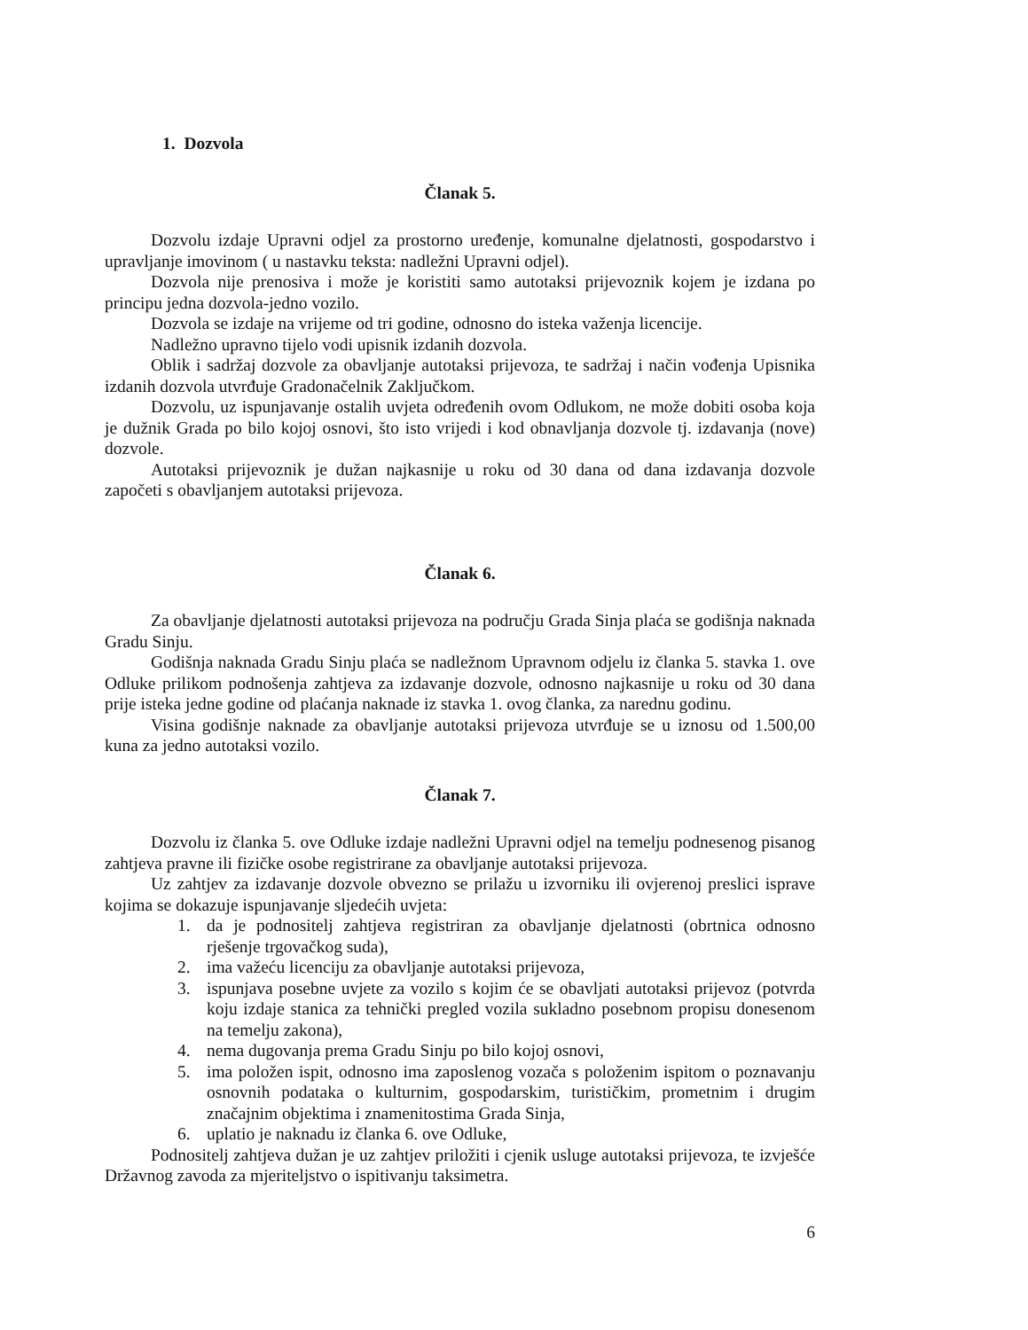1. Dozvola
Članak 5.
Dozvolu izdaje Upravni odjel za prostorno uređenje, komunalne djelatnosti, gospodarstvo i upravljanje imovinom ( u nastavku teksta: nadležni Upravni odjel).
Dozvola nije prenosiva i može je koristiti samo autotaksi prijevoznik kojem je izdana po principu jedna dozvola-jedno vozilo.
Dozvola se izdaje na vrijeme od tri godine, odnosno do isteka važenja licencije.
Nadležno upravno tijelo vodi upisnik izdanih dozvola.
Oblik i sadržaj dozvole za obavljanje autotaksi prijevoza, te sadržaj i način vođenja Upisnika izdanih dozvola utvrđuje Gradonačelnik Zaključkom.
Dozvolu, uz ispunjavanje ostalih uvjeta određenih ovom Odlukom, ne može dobiti osoba koja je dužnik Grada po bilo kojoj osnovi, što isto vrijedi i kod obnavljanja dozvole tj. izdavanja (nove) dozvole.
Autotaksi prijevoznik je dužan najkasnije u roku od 30 dana od dana izdavanja dozvole započeti s obavljanjem autotaksi prijevoza.
Članak 6.
Za obavljanje djelatnosti autotaksi prijevoza na području Grada Sinja plaća se godišnja naknada Gradu Sinju.
Godišnja naknada Gradu Sinju plaća se nadležnom Upravnom odjelu iz članka 5. stavka 1. ove Odluke prilikom podnošenja zahtjeva za izdavanje dozvole, odnosno najkasnije u roku od 30 dana prije isteka jedne godine od plaćanja naknade iz stavka 1. ovog članka, za narednu godinu.
Visina godišnje naknade za obavljanje autotaksi prijevoza utvrđuje se u iznosu od 1.500,00 kuna za jedno autotaksi vozilo.
Članak 7.
Dozvolu iz članka 5. ove Odluke izdaje nadležni Upravni odjel na temelju podnesenog pisanog zahtjeva pravne ili fizičke osobe registrirane za obavljanje autotaksi prijevoza.
Uz zahtjev za izdavanje dozvole obvezno se prilažu u izvorniku ili ovjerenoj preslici isprave kojima se dokazuje ispunjavanje sljedećih uvjeta:
1. da je podnositelj zahtjeva registriran za obavljanje djelatnosti (obrtnica odnosno rješenje trgovačkog suda),
2. ima važeću licenciju za obavljanje autotaksi prijevoza,
3. ispunjava posebne uvjete za vozilo s kojim će se obavljati autotaksi prijevoz (potvrda koju izdaje stanica za tehnički pregled vozila sukladno posebnom propisu donesenom na temelju zakona),
4. nema dugovanja prema Gradu Sinju po bilo kojoj osnovi,
5. ima položen ispit, odnosno ima zaposlenog vozača s položenim ispitom o poznavanju osnovnih podataka o kulturnim, gospodarskim, turističkim, prometnim i drugim značajnim objektima i znamenitostima Grada Sinja,
6. uplatio je naknadu iz članka 6. ove Odluke,
Podnositelj zahtjeva dužan je uz zahtjev priložiti i cjenik usluge autotaksi prijevoza, te izvješće Državnog zavoda za mjeriteljstvo o ispitivanju taksimetra.
6